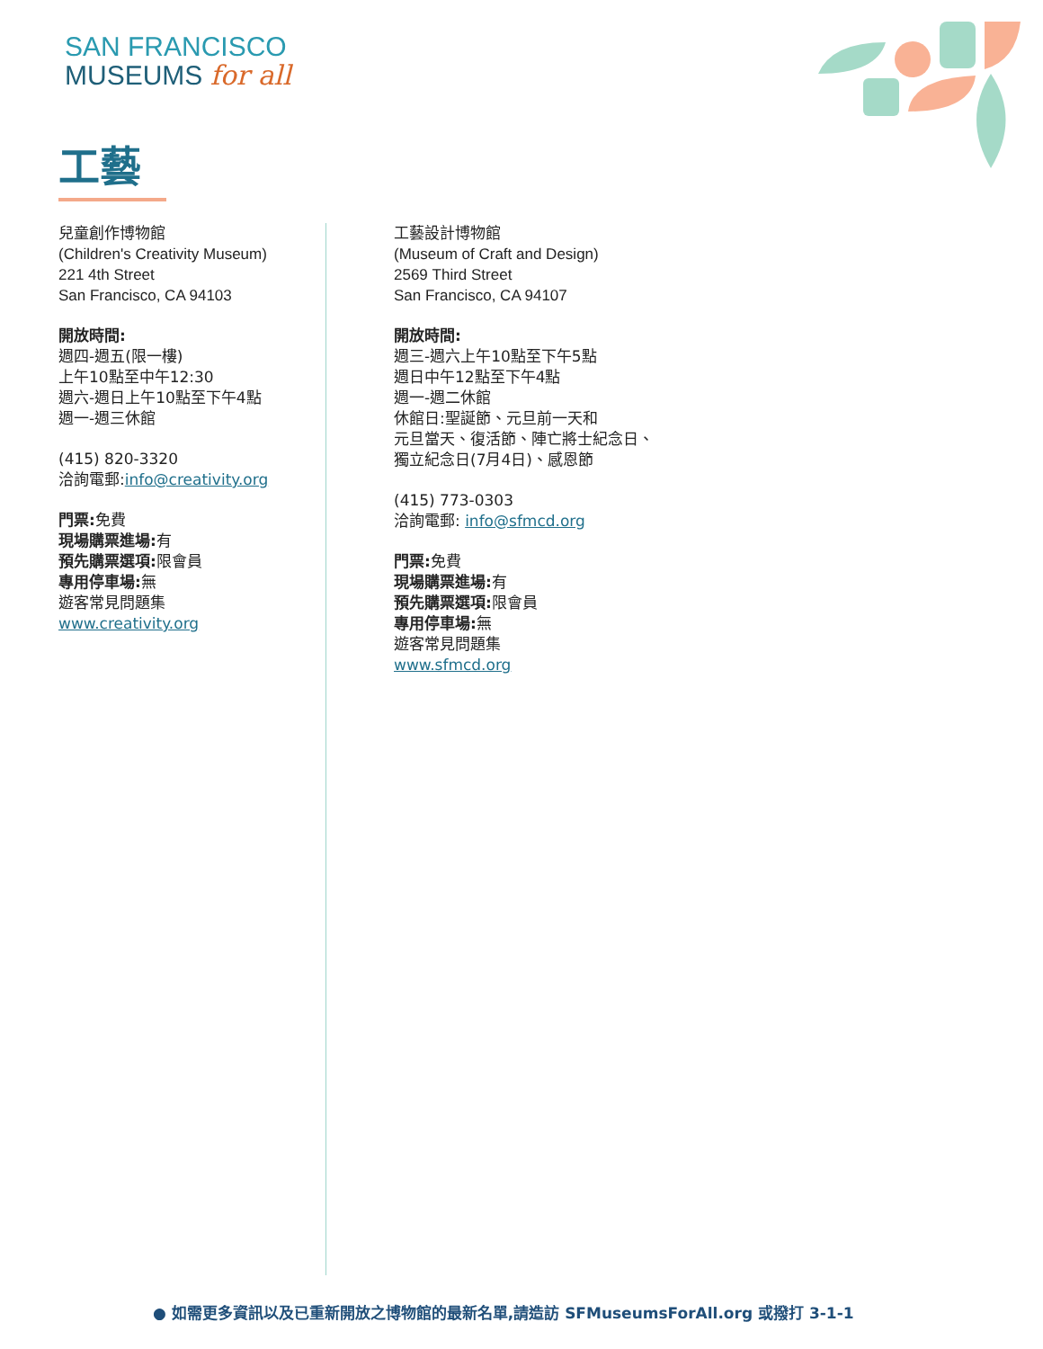SAN FRANCISCO
MUSEUMS for all
工藝
兒童創作博物館
(Children's Creativity Museum)
221 4th Street
San Francisco, CA 94103
開放時間:
週四-週五(限一樓)
上午10點至中午12:30
週六-週日上午10點至下午4點
週一-週三休館
(415) 820-3320
洽詢電郵:info@creativity.org
門票: 免費
現場購票進場: 有
預先購票選項: 限會員
專用停車場: 無
遊客常見問題集
www.creativity.org
工藝設計博物館
(Museum of Craft and Design)
2569 Third Street
San Francisco, CA 94107
開放時間:
週三-週六上午10點至下午5點
週日中午12點至下午4點
週一-週二休館
休館日:聖誕節、元旦前一天和
元旦當天、復活節、陣亡將士紀念日、
獨立紀念日(7月4日)、感恩節
(415) 773-0303
洽詢電郵: info@sfmcd.org
門票: 免費
現場購票進場: 有
預先購票選項: 限會員
專用停車場: 無
遊客常見問題集
www.sfmcd.org
● 如需更多資訊以及已重新開放之博物館的最新名單,請造訪 SFMuseumsForAll.org 或撥打 3-1-1